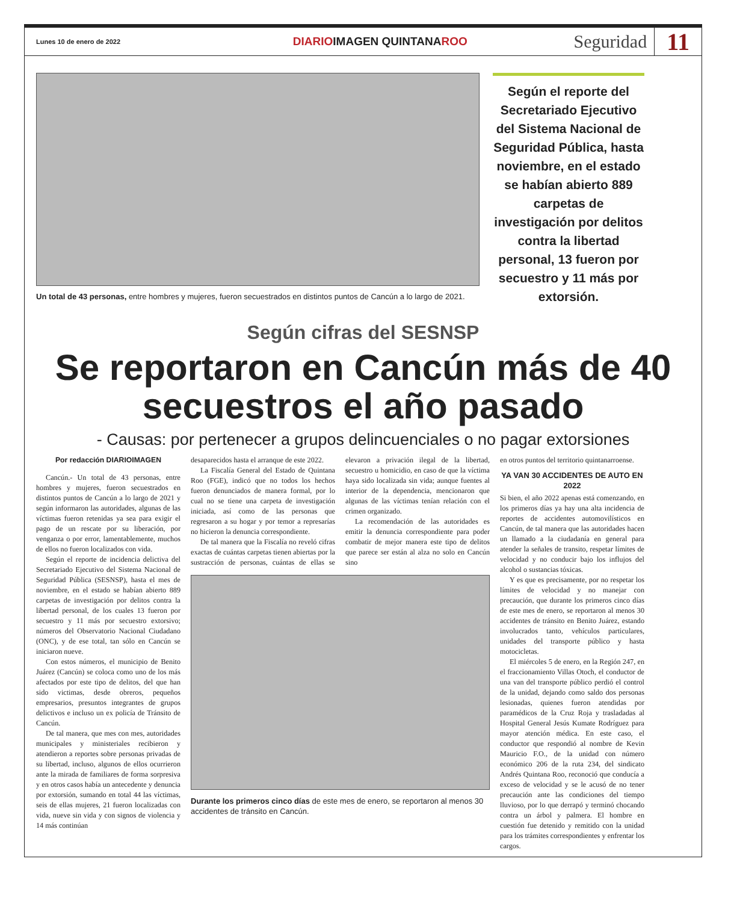Lunes 10 de enero de 2022
DIARIOIMAGEN QUINTANAROO
Seguridad 11
Un total de 43 personas, entre hombres y mujeres, fueron secuestrados en distintos puntos de Cancún a lo largo de 2021.
Según el reporte del Secretariado Ejecutivo del Sistema Nacional de Seguridad Pública, hasta noviembre, en el estado se habían abierto 889 carpetas de investigación por delitos contra la libertad personal, 13 fueron por secuestro y 11 más por extorsión.
Según cifras del SESNSP
Se reportaron en Cancún más de 40 secuestros el año pasado
- Causas: por pertenecer a grupos delincuenciales o no pagar extorsiones
Por redacción DIARIOIMAGEN
Cancún.- Un total de 43 personas, entre hombres y mujeres, fueron secuestrados en distintos puntos de Cancún a lo largo de 2021 y según informaron las autoridades, algunas de las víctimas fueron retenidas ya sea para exigir el pago de un rescate por su liberación, por venganza o por error, lamentablemente, muchos de ellos no fueron localizados con vida.
Según el reporte de incidencia delictiva del Secretariado Ejecutivo del Sistema Nacional de Seguridad Pública (SESNSP), hasta el mes de noviembre, en el estado se habían abierto 889 carpetas de investigación por delitos contra la libertad personal, de los cuales 13 fueron por secuestro y 11 más por secuestro extorsivo; números del Observatorio Nacional Ciudadano (ONC), y de ese total, tan sólo en Cancún se iniciaron nueve.
Con estos números, el municipio de Benito Juárez (Cancún) se coloca como uno de los más afectados por este tipo de delitos, del que han sido victimas, desde obreros, pequeños empresarios, presuntos integrantes de grupos delictivos e incluso un ex policía de Tránsito de Cancún.
De tal manera, que mes con mes, autoridades municipales y ministeriales recibieron y atendieron a reportes sobre personas privadas de su libertad, incluso, algunos de ellos ocurrieron ante la mirada de familiares de forma sorpresiva y en otros casos había un antecedente y denuncia por extorsión, sumando en total 44 las víctimas, seis de ellas mujeres, 21 fueron localizadas con vida, nueve sin vida y con signos de violencia y 14 más continúan
desaparecidos hasta el arranque de este 2022.
La Fiscalía General del Estado de Quintana Roo (FGE), indicó que no todos los hechos fueron denunciados de manera formal, por lo cual no se tiene una carpeta de investigación iniciada, así como de las personas que regresaron a su hogar y por temor a represarías no hicieron la denuncia correspondiente.
De tal manera que la Fiscalía no reveló cifras exactas de cuántas carpetas tienen abiertas por la sustracción de personas, cuántas de ellas se elevaron a privación ilegal de la libertad, secuestro u homicidio, en caso de que la víctima haya sido localizada sin vida; aunque fuentes al interior de la dependencia, mencionaron que algunas de las víctimas tenían relación con el crimen organizado.
La recomendación de las autoridades es emitir la denuncia correspondiente para poder combatir de mejor manera este tipo de delitos que parece ser están al alza no solo en Cancún sino
Durante los primeros cinco días de este mes de enero, se reportaron al menos 30 accidentes de tránsito en Cancún.
en otros puntos del territorio quintanarroense.
YA VAN 30 ACCIDENTES DE AUTO EN 2022
Si bien, el año 2022 apenas está comenzando, en los primeros días ya hay una alta incidencia de reportes de accidentes automovilísticos en Cancún, de tal manera que las autoridades hacen un llamado a la ciudadanía en general para atender la señales de transito, respetar límites de velocidad y no conducir bajo los influjos del alcohol o sustancias tóxicas.
Y es que es precisamente, por no respetar los límites de velocidad y no manejar con precaución, que durante los primeros cinco días de este mes de enero, se reportaron al menos 30 accidentes de tránsito en Benito Juárez, estando involucrados tanto, vehículos particulares, unidades del transporte público y hasta motocicletas.
El miércoles 5 de enero, en la Región 247, en el fraccionamiento Villas Otoch, el conductor de una van del transporte público perdió el control de la unidad, dejando como saldo dos personas lesionadas, quienes fueron atendidas por paramédicos de la Cruz Roja y trasladadas al Hospital General Jesús Kumate Rodríguez para mayor atención médica. En este caso, el conductor que respondió al nombre de Kevin Mauricio F.O., de la unidad con número económico 206 de la ruta 234, del sindicato Andrés Quintana Roo, reconoció que conducía a exceso de velocidad y se le acusó de no tener precaución ante las condiciones del tiempo lluvioso, por lo que derrapó y terminó chocando contra un árbol y palmera. El hombre en cuestión fue detenido y remitido con la unidad para los trámites correspondientes y enfrentar los cargos.